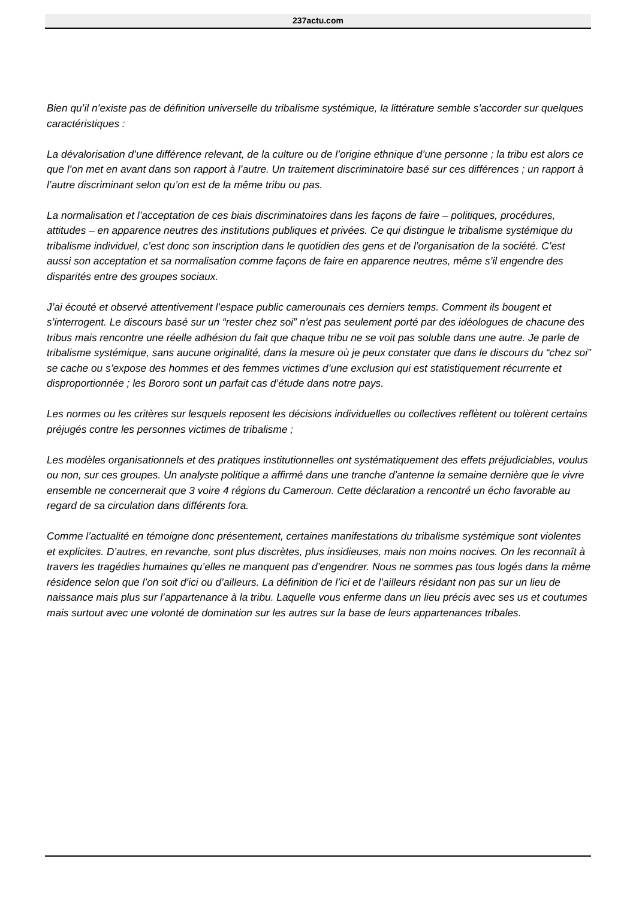237actu.com
Bien qu’il n’existe pas de définition universelle du tribalisme systémique, la littérature semble s’accorder sur quelques caractéristiques :
La dévalorisation d’une différence relevant, de la culture ou de l’origine ethnique d’une personne ; la tribu est alors ce que l’on met en avant dans son rapport à l’autre. Un traitement discriminatoire basé sur ces différences ; un rapport à l’autre discriminant selon qu’on est de la même tribu ou pas.
La normalisation et l’acceptation de ces biais discriminatoires dans les façons de faire – politiques, procédures, attitudes – en apparence neutres des institutions publiques et privées. Ce qui distingue le tribalisme systémique du tribalisme individuel, c’est donc son inscription dans le quotidien des gens et de l’organisation de la société. C’est aussi son acceptation et sa normalisation comme façons de faire en apparence neutres, même s’il engendre des disparités entre des groupes sociaux.
J’ai écouté et observé attentivement l’espace public camerounais ces derniers temps. Comment ils bougent et s’interrogent. Le discours basé sur un “rester chez soi” n’est pas seulement porté par des idéologues de chacune des tribus mais rencontre une réelle adhésion du fait que chaque tribu ne se voit pas soluble dans une autre. Je parle de tribalisme systémique, sans aucune originalité, dans la mesure où je peux constater que dans le discours du “chez soi” se cache ou s’expose des hommes et des femmes victimes d’une exclusion qui est statistiquement récurrente et disproportionnée ; les Bororo sont un parfait cas d’étude dans notre pays.
Les normes ou les critères sur lesquels reposent les décisions individuelles ou collectives reflètent ou tolèrent certains préjugés contre les personnes victimes de tribalisme ;
Les modèles organisationnels et des pratiques institutionnelles ont systématiquement des effets préjudiciables, voulus ou non, sur ces groupes. Un analyste politique a affirmé dans une tranche d’antenne la semaine dernière que le vivre ensemble ne concernerait que 3 voire 4 régions du Cameroun. Cette déclaration a rencontré un écho favorable au regard de sa circulation dans différents fora.
Comme l’actualité en témoigne donc présentement, certaines manifestations du tribalisme systémique sont violentes et explicites. D’autres, en revanche, sont plus discrètes, plus insidieuses, mais non moins nocives. On les reconnaît à travers les tragédies humaines qu’elles ne manquent pas d’engendrer. Nous ne sommes pas tous logés dans la même résidence selon que l’on soit d’ici ou d’ailleurs. La définition de l’ici et de l’ailleurs résidant non pas sur un lieu de naissance mais plus sur l’appartenance à la tribu. Laquelle vous enferme dans un lieu précis avec ses us et coutumes mais surtout avec une volonté de domination sur les autres sur la base de leurs appartenances tribales.